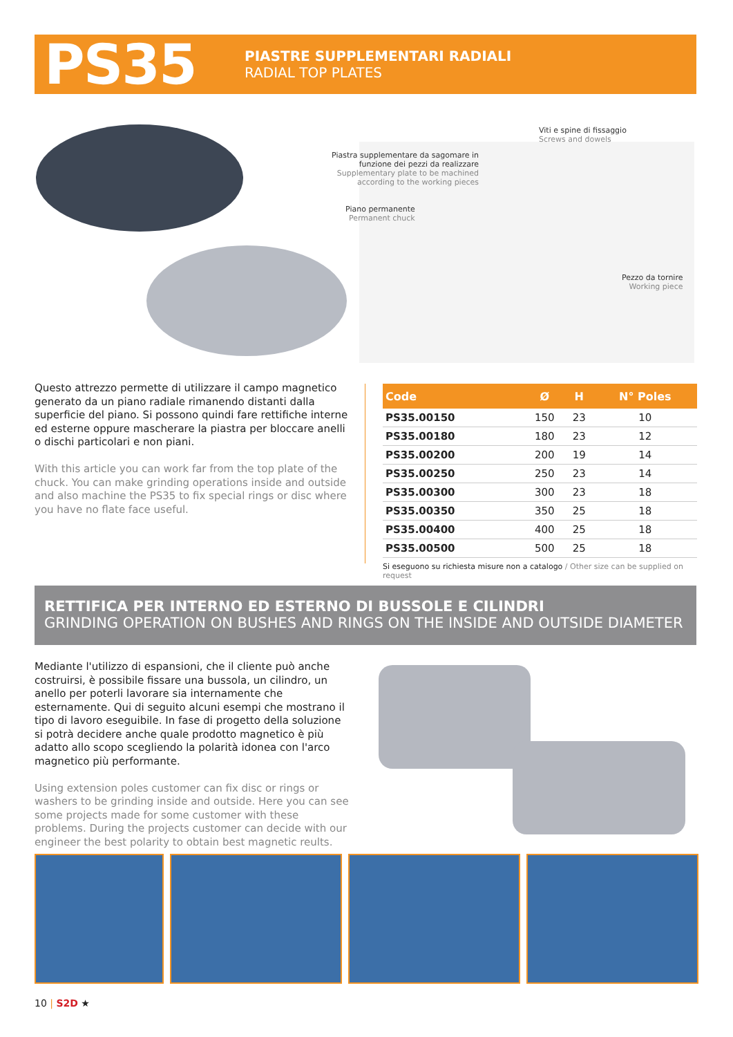PS35
PIASTRE SUPPLEMENTARI RADIALI
RADIAL TOP PLATES
Viti e spine di fissaggio
Screws and dowels
Piastra supplementare da sagomare in
funzione dei pezzi da realizzare
Supplementary plate to be machined
according to the working pieces
Piano permanente
Permanent chuck
Pezzo da tornire
Working piece
Questo attrezzo permette di utilizzare il campo magnetico generato da un piano radiale rimanendo distanti dalla superficie del piano. Si possono quindi fare rettifiche interne ed esterne oppure mascherare la piastra per bloccare anelli o dischi particolari e non piani.
With this article you can work far from the top plate of the chuck. You can make grinding operations inside and outside and also machine the PS35 to fix special rings or disc where you have no flate face useful.
| Code | Ø | H | N° Poles |
| --- | --- | --- | --- |
| PS35.00150 | 150 | 23 | 10 |
| PS35.00180 | 180 | 23 | 12 |
| PS35.00200 | 200 | 19 | 14 |
| PS35.00250 | 250 | 23 | 14 |
| PS35.00300 | 300 | 23 | 18 |
| PS35.00350 | 350 | 25 | 18 |
| PS35.00400 | 400 | 25 | 18 |
| PS35.00500 | 500 | 25 | 18 |
Si eseguono su richiesta misure non a catalogo / Other size can be supplied on request
RETTIFICA PER INTERNO ED ESTERNO DI BUSSOLE E CILINDRI
GRINDING OPERATION ON BUSHES AND RINGS ON THE INSIDE AND OUTSIDE DIAMETER
Mediante l'utilizzo di espansioni, che il cliente può anche costruirsi, è possibile fissare una bussola, un cilindro, un anello per poterli lavorare sia internamente che esternamente. Qui di seguito alcuni esempi che mostrano il tipo di lavoro eseguibile. In fase di progetto della soluzione si potrà decidere anche quale prodotto magnetico è più adatto allo scopo scegliendo la polarità idonea con l'arco magnetico più performante.
Using extension poles customer can fix disc or rings or washers to be grinding inside and outside. Here you can see some projects made for some customer with these problems. During the projects customer can decide with our engineer the best polarity to obtain best magnetic reults.
10 | S2D ★